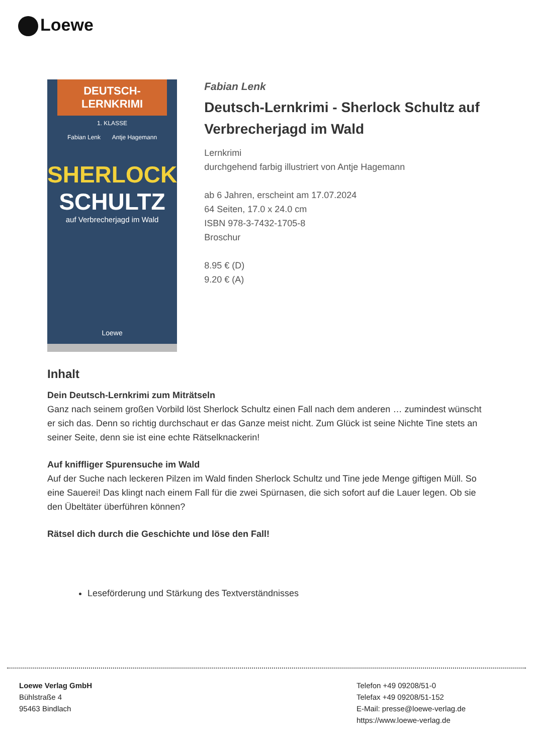Loewe
DEUTSCH-LERNKRIMI
1. KLASSE
Fabian Lenk Antje Hagemann
SHERLOCK
SCHULTZ
auf Verbrecherjagd im Wald
Loewe
Fabian Lenk
Deutsch-Lernkrimi - Sherlock Schultz auf Verbrecherjagd im Wald
Lernkrimi
durchgehend farbig illustriert von Antje Hagemann
ab 6 Jahren, erscheint am 17.07.2024
64 Seiten, 17.0 x 24.0 cm
ISBN 978-3-7432-1705-8
Broschur
8.95 € (D)
9.20 € (A)
Inhalt
Dein Deutsch-Lernkrimi zum Miträtseln
Ganz nach seinem großen Vorbild löst Sherlock Schultz einen Fall nach dem anderen … zumindest wünscht er sich das. Denn so richtig durchschaut er das Ganze meist nicht. Zum Glück ist seine Nichte Tine stets an seiner Seite, denn sie ist eine echte Rätselknackerin!
Auf kniffliger Spurensuche im Wald
Auf der Suche nach leckeren Pilzen im Wald finden Sherlock Schultz und Tine jede Menge giftigen Müll. So eine Sauerei! Das klingt nach einem Fall für die zwei Spürnasen, die sich sofort auf die Lauer legen. Ob sie den Übeltäter überführen können?
Rätsel dich durch die Geschichte und löse den Fall!
Leseförderung und Stärkung des Textverständnisses
Loewe Verlag GmbH
Bühlstraße 4
95463 Bindlach
Telefon +49 09208/51-0
Telefax +49 09208/51-152
E-Mail: presse@loewe-verlag.de
https://www.loewe-verlag.de